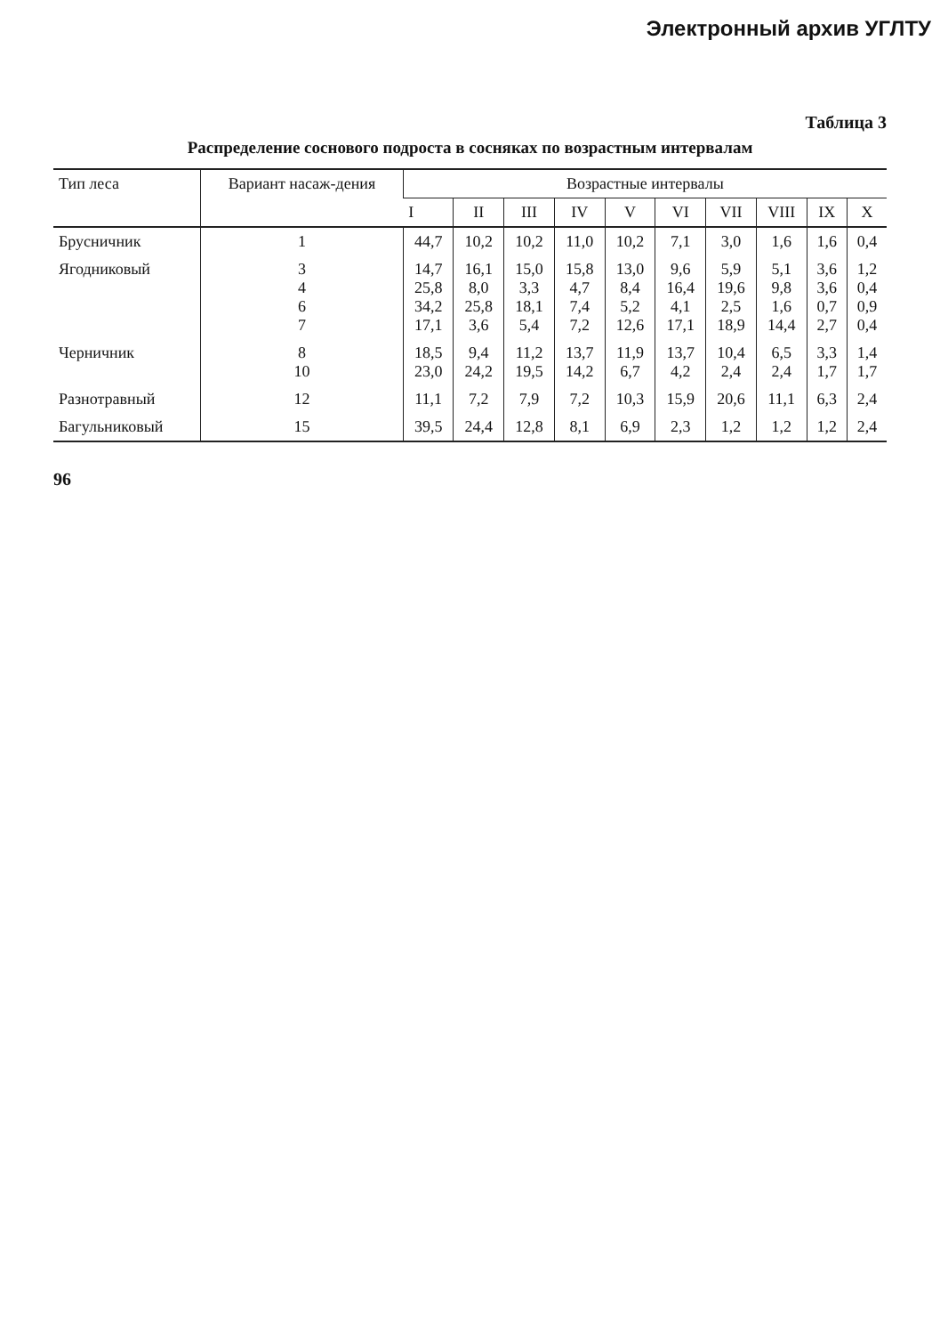Электронный архив УГЛТУ
Таблица 3
Распределение соснового подроста в сосняках по возрастным интервалам
| Тип леса | Вариант насаж-дения | Возрастные интервалы | | | | | | | | | |
| --- | --- | --- | --- | --- | --- | --- | --- | --- | --- | --- | --- |
| | | I | II | III | IV | V | VI | VII | VIII | IX | X |
| Брусничник | 1 | 44,7 | 10,2 | 10,2 | 11,0 | 10,2 | 7,1 | 3,0 | 1,6 | 1,6 | 0,4 |
| Ягодниковый | 3 4 6 7 | 14,7 25,8 34,2 17,1 | 16,1 8,0 25,8 3,6 | 15,0 3,3 18,1 5,4 | 15,8 4,7 7,4 7,2 | 13,0 8,4 5,2 12,6 | 9,6 16,4 4,1 17,1 | 5,9 19,6 2,5 18,9 | 5,1 9,8 1,6 14,4 | 3,6 3,6 0,7 2,7 | 1,2 0,4 0,9 0,4 |
| Черничник | 8 10 | 18,5 23,0 | 9,4 24,2 | 11,2 19,5 | 13,7 14,2 | 11,9 6,7 | 13,7 4,2 | 10,4 2,4 | 6,5 2,4 | 3,3 1,7 | 1,4 1,7 |
| Разнотравный | 12 | 11,1 | 7,2 | 7,9 | 7,2 | 10,3 | 15,9 | 20,6 | 11,1 | 6,3 | 2,4 |
| Багульниковый | 15 | 39,5 | 24,4 | 12,8 | 8,1 | 6,9 | 2,3 | 1,2 | 1,2 | 1,2 | 2,4 |
96